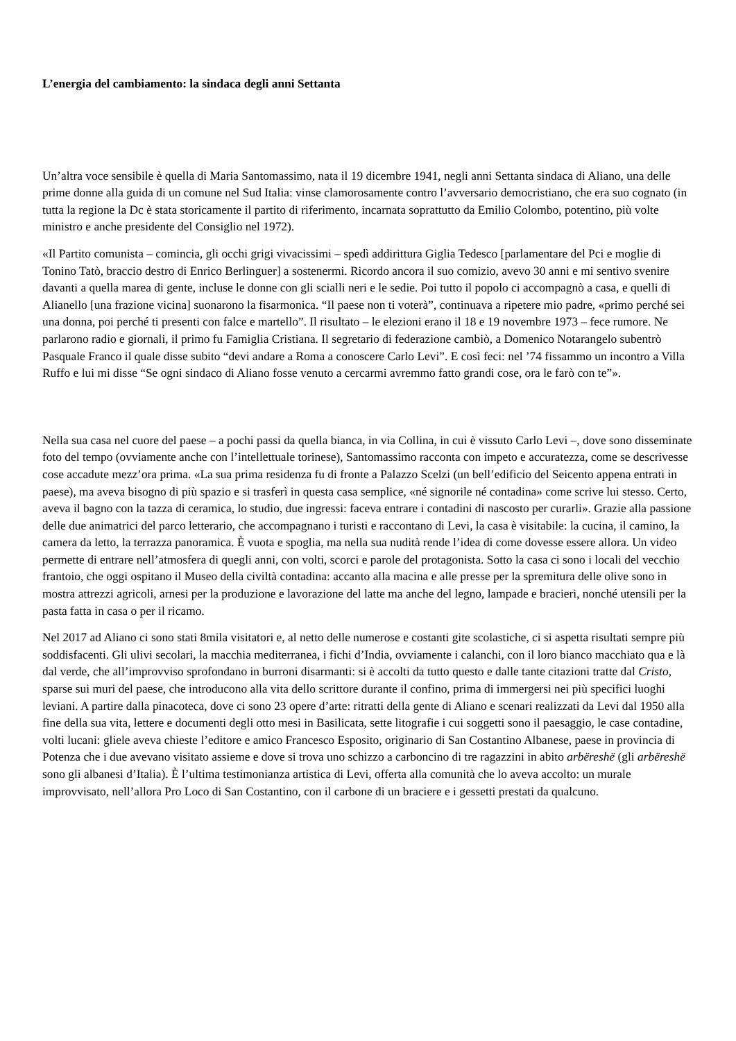L’energia del cambiamento: la sindaca degli anni Settanta
Un’altra voce sensibile è quella di Maria Santomassimo, nata il 19 dicembre 1941, negli anni Settanta sindaca di Aliano, una delle prime donne alla guida di un comune nel Sud Italia: vinse clamorosamente contro l’avversario democristiano, che era suo cognato (in tutta la regione la Dc è stata storicamente il partito di riferimento, incarnata soprattutto da Emilio Colombo, potentino, più volte ministro e anche presidente del Consiglio nel 1972).
«Il Partito comunista – comincia, gli occhi grigi vivacissimi – spedì addirittura Giglia Tedesco [parlamentare del Pci e moglie di Tonino Tatò, braccio destro di Enrico Berlinguer] a sostenermi. Ricordo ancora il suo comizio, avevo 30 anni e mi sentivo svenire davanti a quella marea di gente, incluse le donne con gli scialli neri e le sedie. Poi tutto il popolo ci accompagnò a casa, e quelli di Alianello [una frazione vicina] suonarono la fisarmonica. “Il paese non ti voterà”, continuava a ripetere mio padre, «primo perché sei una donna, poi perché ti presenti con falce e martello”. Il risultato – le elezioni erano il 18 e 19 novembre 1973 – fece rumore. Ne parlarono radio e giornali, il primo fu Famiglia Cristiana. Il segretario di federazione cambiò, a Domenico Notarangelo subentrò Pasquale Franco il quale disse subito “devi andare a Roma a conoscere Carlo Levi”. E così feci: nel ’74 fissammo un incontro a Villa Ruffo e lui mi disse “Se ogni sindaco di Aliano fosse venuto a cercarmi avremmo fatto grandi cose, ora le farò con te”».
Nella sua casa nel cuore del paese – a pochi passi da quella bianca, in via Collina, in cui è vissuto Carlo Levi –, dove sono disseminate foto del tempo (ovviamente anche con l’intellettuale torinese), Santomassimo racconta con impeto e accuratezza, come se descrivesse cose accadute mezz’ora prima. «La sua prima residenza fu di fronte a Palazzo Scelzi (un bell’edificio del Seicento appena entrati in paese), ma aveva bisogno di più spazio e si trasferì in questa casa semplice, «né signorile né contadina» come scrive lui stesso. Certo, aveva il bagno con la tazza di ceramica, lo studio, due ingressi: faceva entrare i contadini di nascosto per curarli». Grazie alla passione delle due animatrici del parco letterario, che accompagnano i turisti e raccontano di Levi, la casa è visitabile: la cucina, il camino, la camera da letto, la terrazza panoramica. È vuota e spoglia, ma nella sua nudità rende l’idea di come dovesse essere allora. Un video permette di entrare nell’atmosfera di quegli anni, con volti, scorci e parole del protagonista. Sotto la casa ci sono i locali del vecchio frantoio, che oggi ospitano il Museo della civiltà contadina: accanto alla macina e alle presse per la spremitura delle olive sono in mostra attrezzi agricoli, arnesi per la produzione e lavorazione del latte ma anche del legno, lampade e bracieri, nonché utensili per la pasta fatta in casa o per il ricamo.
Nel 2017 ad Aliano ci sono stati 8mila visitatori e, al netto delle numerose e costanti gite scolastiche, ci si aspetta risultati sempre più soddisfacenti. Gli ulivi secolari, la macchia mediterranea, i fichi d’India, ovviamente i calanchi, con il loro bianco macchiato qua e là dal verde, che all’improvviso sprofondano in burroni disarmanti: si è accolti da tutto questo e dalle tante citazioni tratte dal Cristo, sparse sui muri del paese, che introducono alla vita dello scrittore durante il confino, prima di immergersi nei più specifici luoghi leviani. A partire dalla pinacoteca, dove ci sono 23 opere d’arte: ritratti della gente di Aliano e scenari realizzati da Levi dal 1950 alla fine della sua vita, lettere e documenti degli otto mesi in Basilicata, sette litografie i cui soggetti sono il paesaggio, le case contadine, volti lucani: gliele aveva chieste l’editore e amico Francesco Esposito, originario di San Costantino Albanese, paese in provincia di Potenza che i due avevano visitato assieme e dove si trova uno schizzo a carboncino di tre ragazzini in abito arbëreshë (gli arbëreshë sono gli albanesi d’Italia). È l’ultima testimonianza artistica di Levi, offerta alla comunità che lo aveva accolto: un murale improvvisato, nell’allora Pro Loco di San Costantino, con il carbone di un braciere e i gessetti prestati da qualcuno.